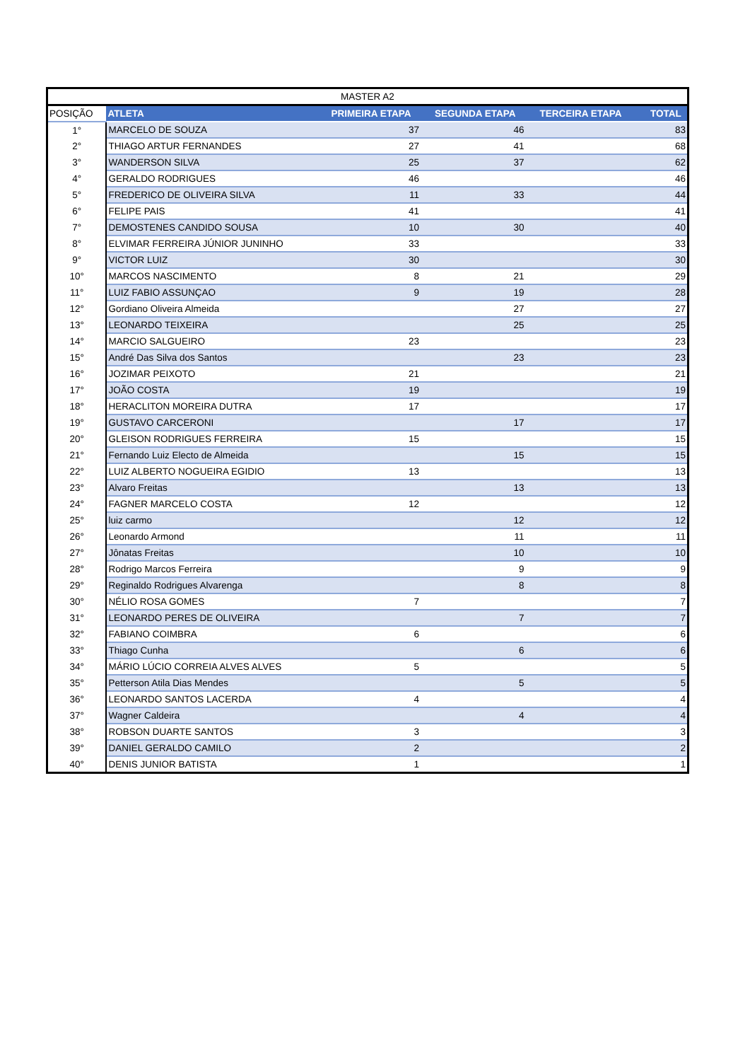| MASTER A2 | | | | | |
| --- | --- | --- | --- | --- | --- |
| POSIÇÃO | ATLETA | PRIMEIRA ETAPA | SEGUNDA ETAPA | TERCEIRA ETAPA | TOTAL |
| 1° | MARCELO DE SOUZA | 37 | 46 | | 83 |
| 2° | THIAGO ARTUR FERNANDES | 27 | 41 | | 68 |
| 3° | WANDERSON SILVA | 25 | 37 | | 62 |
| 4° | GERALDO RODRIGUES | 46 | | | 46 |
| 5° | FREDERICO DE OLIVEIRA SILVA | 11 | 33 | | 44 |
| 6° | FELIPE PAIS | 41 | | | 41 |
| 7° | DEMOSTENES CANDIDO SOUSA | 10 | 30 | | 40 |
| 8° | ELVIMAR FERREIRA JÚNIOR JUNINHO | 33 | | | 33 |
| 9° | VICTOR LUIZ | 30 | | | 30 |
| 10° | MARCOS NASCIMENTO | 8 | 21 | | 29 |
| 11° | LUIZ FABIO ASSUNÇAO | 9 | 19 | | 28 |
| 12° | Gordiano Oliveira Almeida | | 27 | | 27 |
| 13° | LEONARDO TEIXEIRA | | 25 | | 25 |
| 14° | MARCIO SALGUEIRO | 23 | | | 23 |
| 15° | André Das Silva dos Santos | | 23 | | 23 |
| 16° | JOZIMAR PEIXOTO | 21 | | | 21 |
| 17° | JOÃO COSTA | 19 | | | 19 |
| 18° | HERACLITON MOREIRA DUTRA | 17 | | | 17 |
| 19° | GUSTAVO CARCERONI | | 17 | | 17 |
| 20° | GLEISON RODRIGUES FERREIRA | 15 | | | 15 |
| 21° | Fernando Luiz Electo de Almeida | | 15 | | 15 |
| 22° | LUIZ ALBERTO NOGUEIRA EGIDIO | 13 | | | 13 |
| 23° | Alvaro Freitas | | 13 | | 13 |
| 24° | FAGNER MARCELO COSTA | 12 | | | 12 |
| 25° | luiz carmo | | 12 | | 12 |
| 26° | Leonardo Armond | | 11 | | 11 |
| 27° | Jônatas Freitas | | 10 | | 10 |
| 28° | Rodrigo Marcos Ferreira | | 9 | | 9 |
| 29° | Reginaldo Rodrigues Alvarenga | | 8 | | 8 |
| 30° | NÉLIO ROSA GOMES | 7 | | | 7 |
| 31° | LEONARDO PERES DE OLIVEIRA | | 7 | | 7 |
| 32° | FABIANO COIMBRA | 6 | | | 6 |
| 33° | Thiago Cunha | | 6 | | 6 |
| 34° | MÁRIO LÚCIO CORREIA ALVES ALVES | 5 | | | 5 |
| 35° | Petterson Atila Dias Mendes | | 5 | | 5 |
| 36° | LEONARDO SANTOS LACERDA | 4 | | | 4 |
| 37° | Wagner Caldeira | | 4 | | 4 |
| 38° | ROBSON DUARTE SANTOS | 3 | | | 3 |
| 39° | DANIEL GERALDO CAMILO | 2 | | | 2 |
| 40° | DENIS JUNIOR BATISTA | 1 | | | 1 |